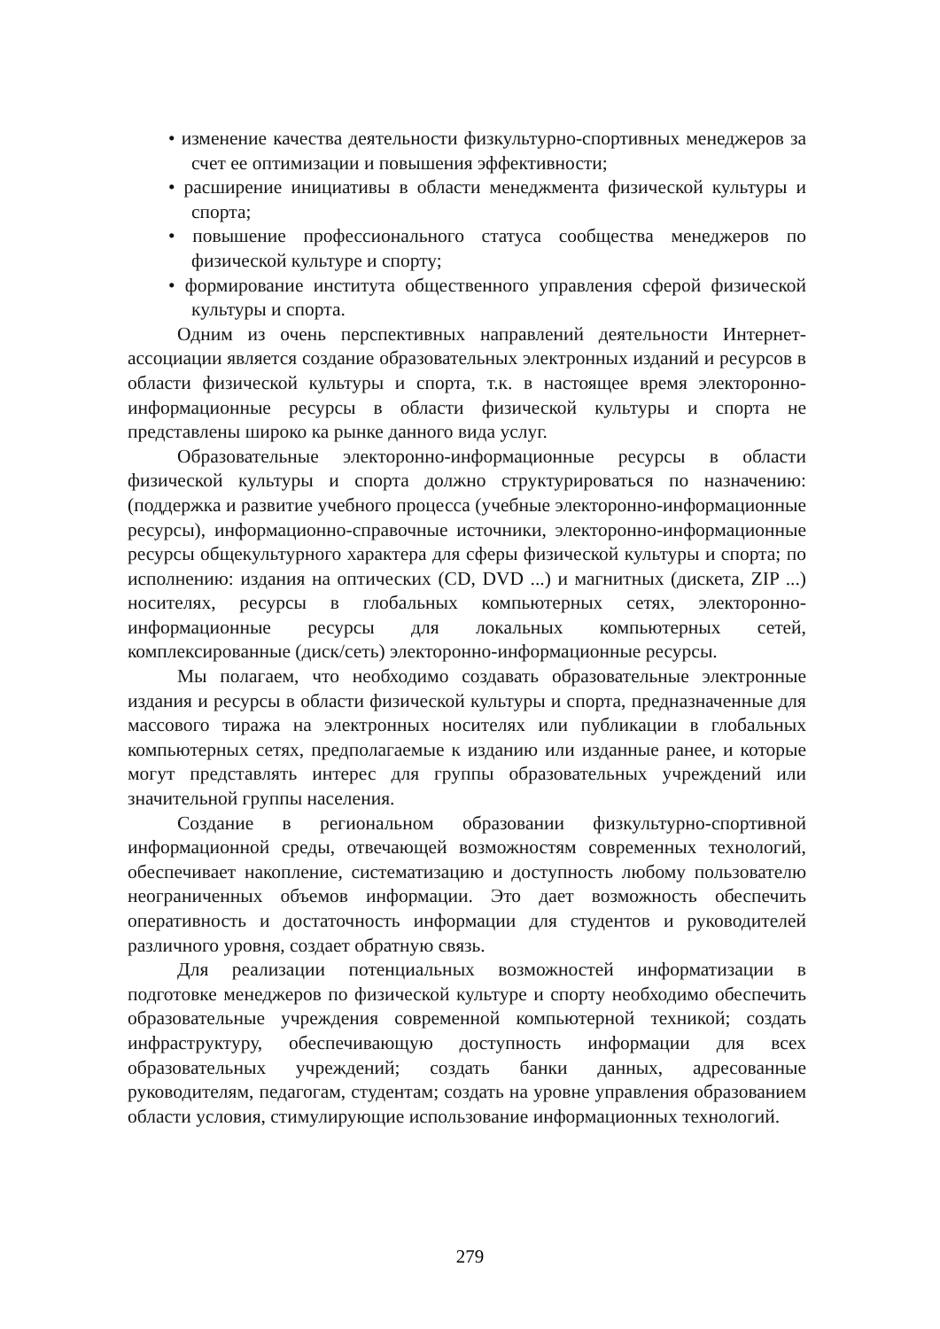• изменение качества деятельности физкультурно-спортивных менеджеров за счет ее оптимизации и повышения эффективности;
• расширение инициативы в области менеджмента физической культуры и спорта;
• повышение профессионального статуса сообщества менеджеров по физической культуре и спорту;
• формирование института общественного управления сферой физической культуры и спорта.
Одним из очень перспективных направлений деятельности Интернет-ассоциации является создание образовательных электронных изданий и ресурсов в области физической культуры и спорта, т.к. в настоящее время электоронно-информационные ресурсы в области физической культуры и спорта не представлены широко ка рынке данного вида услуг.
Образовательные электоронно-информационные ресурсы в области физической культуры и спорта должно структурироваться по назначению: (поддержка и развитие учебного процесса (учебные электоронно-информационные ресурсы), информационно-справочные источники, электоронно-информационные ресурсы общекультурного характера для сферы физической культуры и спорта; по исполнению: издания на оптических (CD, DVD ...) и магнитных (дискета, ZIP ...) носителях, ресурсы в глобальных компьютерных сетях, электоронно-информационные ресурсы для локальных компьютерных сетей, комплексированные (диск/сеть) электоронно-информационные ресурсы.
Мы полагаем, что необходимо создавать образовательные электронные издания и ресурсы в области физической культуры и спорта, предназначенные для массового тиража на электронных носителях или публикации в глобальных компьютерных сетях, предполагаемые к изданию или изданные ранее, и которые могут представлять интерес для группы образовательных учреждений или значительной группы населения.
Создание в региональном образовании физкультурно-спортивной информационной среды, отвечающей возможностям современных технологий, обеспечивает накопление, систематизацию и доступность любому пользователю неограниченных объемов информации. Это дает возможность обеспечить оперативность и достаточность информации для студентов и руководителей различного уровня, создает обратную связь.
Для реализации потенциальных возможностей информатизации в подготовке менеджеров по физической культуре и спорту необходимо обеспечить образовательные учреждения современной компьютерной техникой; создать инфраструктуру, обеспечивающую доступность информации для всех образовательных учреждений; создать банки данных, адресованные руководителям, педагогам, студентам; создать на уровне управления образованием области условия, стимулирующие использование информационных технологий.
279